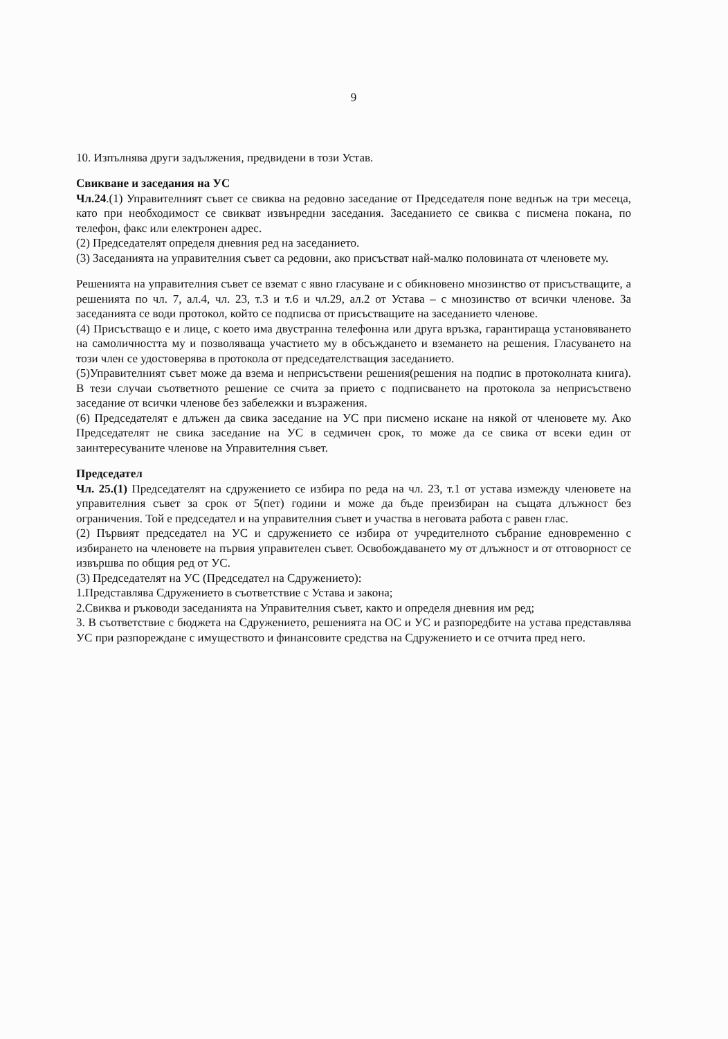9
10. Изпълнява други задължения, предвидени в този Устав.
Свикване и заседания на УС
Чл.24.(1) Управителният съвет се свиква на редовно заседание от Председателя поне веднъж на три месеца, като при необходимост се свикват извънредни заседания. Заседанието се свиква с писмена покана, по телефон, факс или електронен адрес.
(2) Председателят определя дневния ред на заседанието.
(3) Заседанията на управителния съвет са редовни, ако присъстват най-малко половината от членовете му.
Решенията на управителния съвет се вземат с явно гласуване и с обикновено мнозинство от присъстващите, а решенията по чл. 7, ал.4, чл. 23, т.3 и т.6 и чл.29, ал.2 от Устава – с мнозинство от всички членове. За заседанията се води протокол, който се подписва от присъстващите на заседанието членове.
(4) Присъстващо е и лице, с което има двустранна телефонна или друга връзка, гарантираща установяването на самоличността му и позволяваща участието му в обсъждането и вземането на решения. Гласуването на този член се удостоверява в протокола от председателстващия заседанието.
(5)Управителният съвет може да взема и неприсъствени решения(решения на подпис в протоколната книга). В тези случаи съответното решение се счита за прието с подписването на протокола за неприсъствено заседание от всички членове без забележки и възражения.
(6) Председателят е длъжен да свика заседание на УС при писмено искане на някой от членовете му. Ако Председателят не свика заседание на УС в седмичен срок, то може да се свика от всеки един от заинтересуваните членове на Управителния съвет.
Председател
Чл. 25.(1) Председателят на сдружението се избира по реда на чл. 23, т.1 от устава измежду членовете на управителния съвет за срок от 5(пет) години и може да бъде преизбиран на същата длъжност без ограничения. Той е председател и на управителния съвет и участва в неговата работа с равен глас.
(2) Първият председател на УС и сдружението се избира от учредителното събрание едновременно с избирането на членовете на първия управителен съвет. Освобождаването му от длъжност и от отговорност се извършва по общия ред от УС.
(3) Председателят на УС (Председател на Сдружението):
1.Представлява Сдружението в съответствие с Устава и закона;
2.Свиква и ръководи заседанията на Управителния съвет, както и определя дневния им ред;
3. В съответствие с бюджета на Сдружението, решенията на ОС и УС и разпоредбите на устава представлява УС при разпореждане с имуществото и финансовите средства на Сдружението и се отчита пред него.